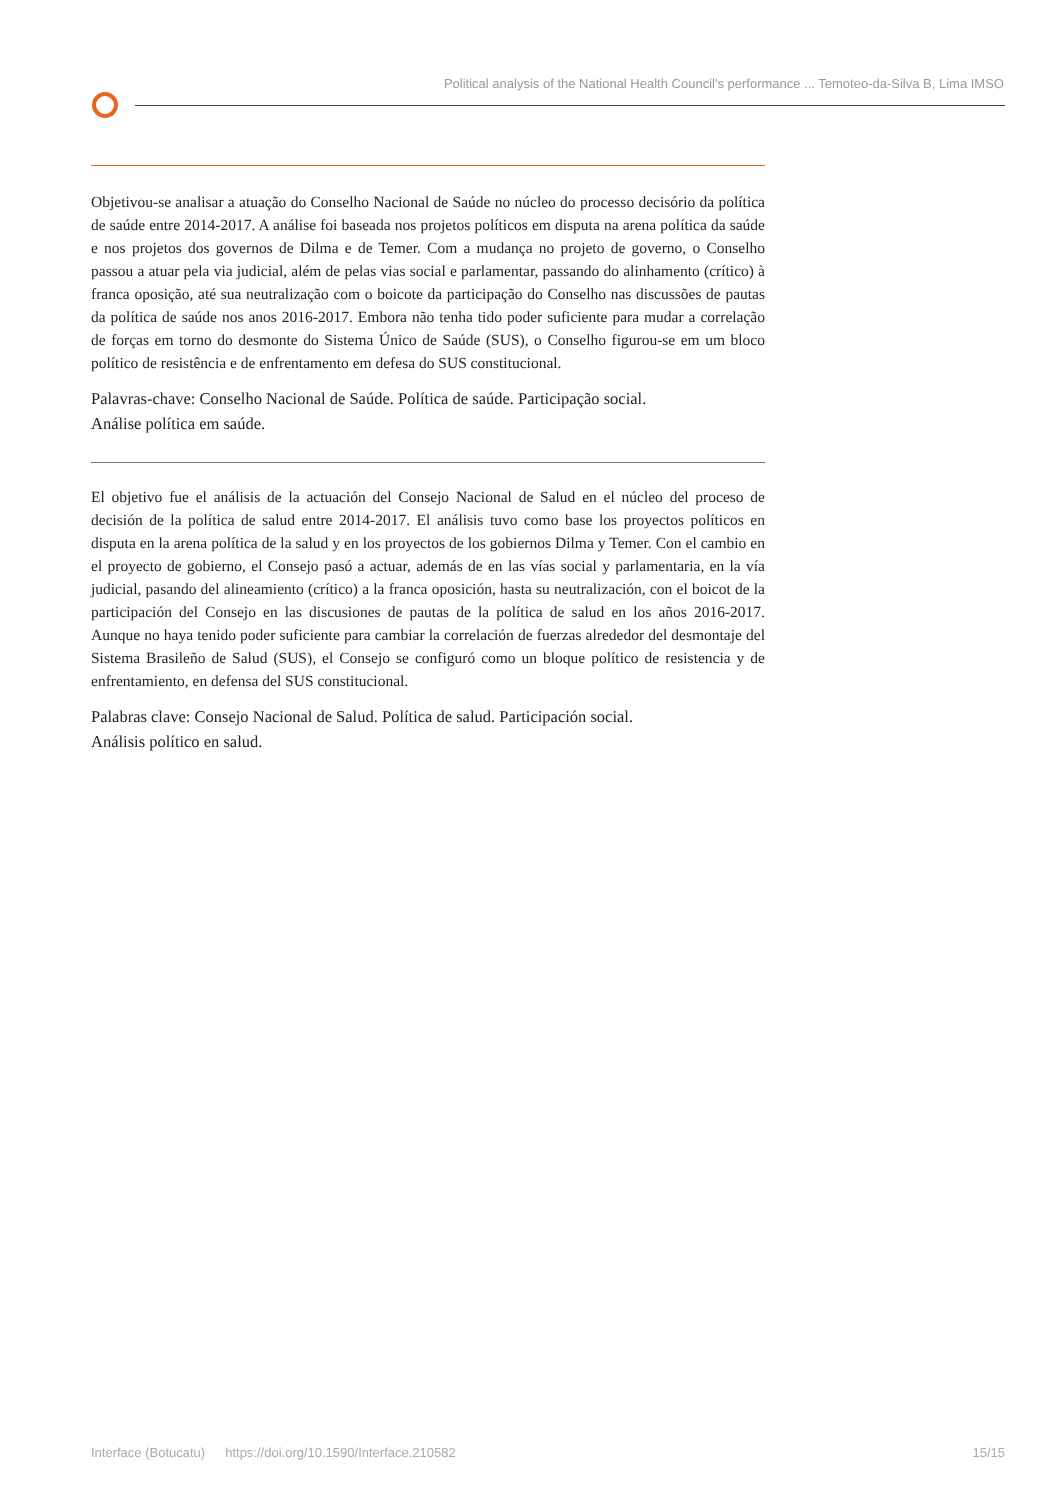Political analysis of the National Health Council's performance ... Temoteo-da-Silva B, Lima IMSO
Objetivou-se analisar a atuação do Conselho Nacional de Saúde no núcleo do processo decisório da política de saúde entre 2014-2017. A análise foi baseada nos projetos políticos em disputa na arena política da saúde e nos projetos dos governos de Dilma e de Temer. Com a mudança no projeto de governo, o Conselho passou a atuar pela via judicial, além de pelas vias social e parlamentar, passando do alinhamento (crítico) à franca oposição, até sua neutralização com o boicote da participação do Conselho nas discussões de pautas da política de saúde nos anos 2016-2017. Embora não tenha tido poder suficiente para mudar a correlação de forças em torno do desmonte do Sistema Único de Saúde (SUS), o Conselho figurou-se em um bloco político de resistência e de enfrentamento em defesa do SUS constitucional.
Palavras-chave: Conselho Nacional de Saúde. Política de saúde. Participação social.
Análise política em saúde.
El objetivo fue el análisis de la actuación del Consejo Nacional de Salud en el núcleo del proceso de decisión de la política de salud entre 2014-2017. El análisis tuvo como base los proyectos políticos en disputa en la arena política de la salud y en los proyectos de los gobiernos Dilma y Temer. Con el cambio en el proyecto de gobierno, el Consejo pasó a actuar, además de en las vías social y parlamentaria, en la vía judicial, pasando del alineamiento (crítico) a la franca oposición, hasta su neutralización, con el boicot de la participación del Consejo en las discusiones de pautas de la política de salud en los años 2016-2017. Aunque no haya tenido poder suficiente para cambiar la correlación de fuerzas alrededor del desmontaje del Sistema Brasileño de Salud (SUS), el Consejo se configuró como un bloque político de resistencia y de enfrentamiento, en defensa del SUS constitucional.
Palabras clave: Consejo Nacional de Salud. Política de salud. Participación social.
Análisis político en salud.
Interface (Botucatu) https://doi.org/10.1590/Interface.210582 15/15